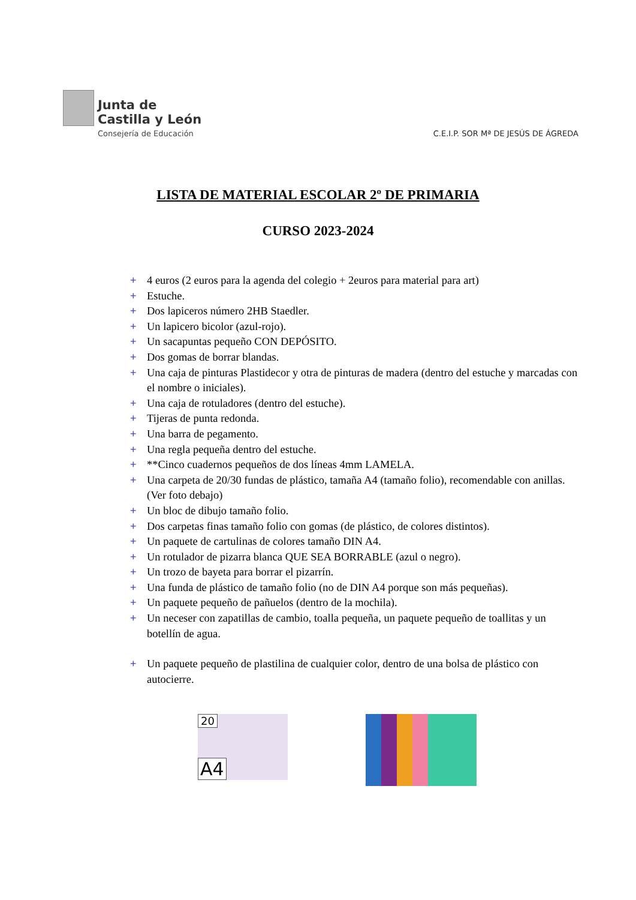Junta de
Castilla y León
Consejería de Educación
C.E.I.P. SOR Mª DE JESÚS DE ÁGREDA
LISTA DE MATERIAL ESCOLAR 2º DE PRIMARIA
CURSO 2023-2024
+ 4 euros (2 euros para la agenda del colegio + 2euros para material para art)
+ Estuche.
+ Dos lapiceros número 2HB Staedler.
+ Un lapicero bicolor (azul-rojo).
+ Un sacapuntas pequeño CON DEPÓSITO.
+ Dos gomas de borrar blandas.
+ Una caja de pinturas Plastidecor y otra de pinturas de madera (dentro del estuche y marcadas con el nombre o iniciales).
+ Una caja de rotuladores (dentro del estuche).
+ Tijeras de punta redonda.
+ Una barra de pegamento.
+ Una regla pequeña dentro del estuche.
+ **Cinco cuadernos pequeños de dos líneas 4mm LAMELA.
+ Una carpeta de 20/30 fundas de plástico, tamaña A4 (tamaño folio), recomendable con anillas. (Ver foto debajo)
+ Un bloc de dibujo tamaño folio.
+ Dos carpetas finas tamaño folio con gomas (de plástico, de colores distintos).
+ Un paquete de cartulinas de colores tamaño DIN A4.
+ Un rotulador de pizarra blanca QUE SEA BORRABLE (azul o negro).
+ Un trozo de bayeta para borrar el pizarrín.
+ Una funda de plástico de tamaño folio (no de DIN A4 porque son más pequeñas).
+ Un paquete pequeño de pañuelos (dentro de la mochila).
+ Un neceser con zapatillas de cambio, toalla pequeña, un paquete pequeño de toallitas y un botellín de agua.
+ Un paquete pequeño de plastilina de cualquier color, dentro de una bolsa de plástico con autocierre.
20
A4